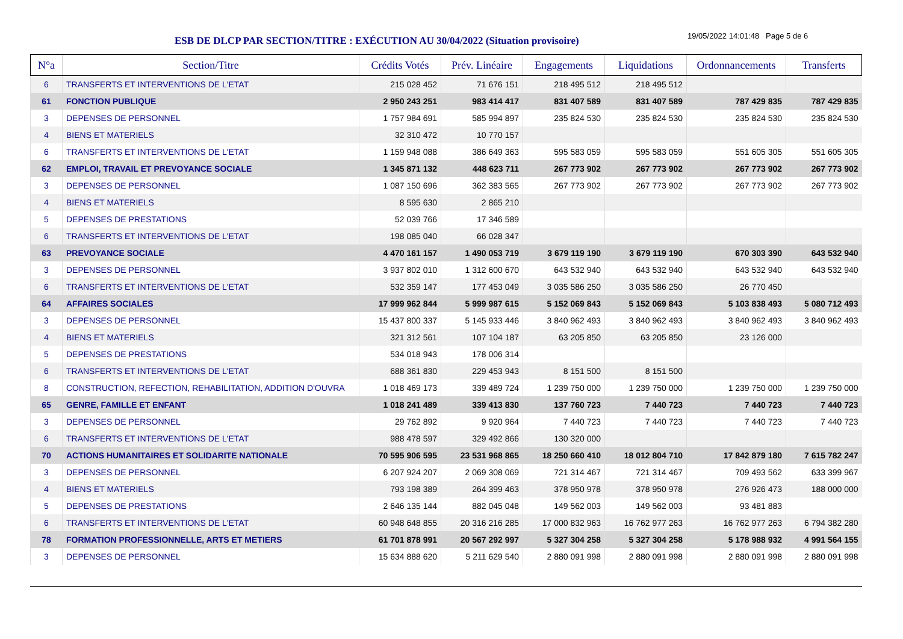ESB DE DLCP PAR SECTION/TITRE : EXÉCUTION AU 30/04/2022 (Situation provisoire)
19/05/2022 14:01:48 Page 5 de 6
| N°a | Section/Titre | Crédits Votés | Prév. Linéaire | Engagements | Liquidations | Ordonnancements | Transferts |
| --- | --- | --- | --- | --- | --- | --- | --- |
| 6 | TRANSFERTS ET INTERVENTIONS DE L'ETAT | 215 028 452 | 71 676 151 | 218 495 512 | 218 495 512 | | |
| 61 | FONCTION PUBLIQUE | 2 950 243 251 | 983 414 417 | 831 407 589 | 831 407 589 | 787 429 835 | 787 429 835 |
| 3 | DEPENSES DE PERSONNEL | 1 757 984 691 | 585 994 897 | 235 824 530 | 235 824 530 | 235 824 530 | 235 824 530 |
| 4 | BIENS ET MATERIELS | 32 310 472 | 10 770 157 | | | | |
| 6 | TRANSFERTS ET INTERVENTIONS DE L'ETAT | 1 159 948 088 | 386 649 363 | 595 583 059 | 595 583 059 | 551 605 305 | 551 605 305 |
| 62 | EMPLOI, TRAVAIL ET PREVOYANCE SOCIALE | 1 345 871 132 | 448 623 711 | 267 773 902 | 267 773 902 | 267 773 902 | 267 773 902 |
| 3 | DEPENSES DE PERSONNEL | 1 087 150 696 | 362 383 565 | 267 773 902 | 267 773 902 | 267 773 902 | 267 773 902 |
| 4 | BIENS ET MATERIELS | 8 595 630 | 2 865 210 | | | | |
| 5 | DEPENSES DE PRESTATIONS | 52 039 766 | 17 346 589 | | | | |
| 6 | TRANSFERTS ET INTERVENTIONS DE L'ETAT | 198 085 040 | 66 028 347 | | | | |
| 63 | PREVOYANCE SOCIALE | 4 470 161 157 | 1 490 053 719 | 3 679 119 190 | 3 679 119 190 | 670 303 390 | 643 532 940 |
| 3 | DEPENSES DE PERSONNEL | 3 937 802 010 | 1 312 600 670 | 643 532 940 | 643 532 940 | 643 532 940 | 643 532 940 |
| 6 | TRANSFERTS ET INTERVENTIONS DE L'ETAT | 532 359 147 | 177 453 049 | 3 035 586 250 | 3 035 586 250 | 26 770 450 | |
| 64 | AFFAIRES SOCIALES | 17 999 962 844 | 5 999 987 615 | 5 152 069 843 | 5 152 069 843 | 5 103 838 493 | 5 080 712 493 |
| 3 | DEPENSES DE PERSONNEL | 15 437 800 337 | 5 145 933 446 | 3 840 962 493 | 3 840 962 493 | 3 840 962 493 | 3 840 962 493 |
| 4 | BIENS ET MATERIELS | 321 312 561 | 107 104 187 | 63 205 850 | 63 205 850 | 23 126 000 | |
| 5 | DEPENSES DE PRESTATIONS | 534 018 943 | 178 006 314 | | | | |
| 6 | TRANSFERTS ET INTERVENTIONS DE L'ETAT | 688 361 830 | 229 453 943 | 8 151 500 | 8 151 500 | | |
| 8 | CONSTRUCTION, REFECTION, REHABILITATION, ADDITION D'OUVRA | 1 018 469 173 | 339 489 724 | 1 239 750 000 | 1 239 750 000 | 1 239 750 000 | 1 239 750 000 |
| 65 | GENRE, FAMILLE ET ENFANT | 1 018 241 489 | 339 413 830 | 137 760 723 | 7 440 723 | 7 440 723 | 7 440 723 |
| 3 | DEPENSES DE PERSONNEL | 29 762 892 | 9 920 964 | 7 440 723 | 7 440 723 | 7 440 723 | 7 440 723 |
| 6 | TRANSFERTS ET INTERVENTIONS DE L'ETAT | 988 478 597 | 329 492 866 | 130 320 000 | | | |
| 70 | ACTIONS HUMANITAIRES ET SOLIDARITE NATIONALE | 70 595 906 595 | 23 531 968 865 | 18 250 660 410 | 18 012 804 710 | 17 842 879 180 | 7 615 782 247 |
| 3 | DEPENSES DE PERSONNEL | 6 207 924 207 | 2 069 308 069 | 721 314 467 | 721 314 467 | 709 493 562 | 633 399 967 |
| 4 | BIENS ET MATERIELS | 793 198 389 | 264 399 463 | 378 950 978 | 378 950 978 | 276 926 473 | 188 000 000 |
| 5 | DEPENSES DE PRESTATIONS | 2 646 135 144 | 882 045 048 | 149 562 003 | 149 562 003 | 93 481 883 | |
| 6 | TRANSFERTS ET INTERVENTIONS DE L'ETAT | 60 948 648 855 | 20 316 216 285 | 17 000 832 963 | 16 762 977 263 | 16 762 977 263 | 6 794 382 280 |
| 78 | FORMATION PROFESSIONNELLE, ARTS ET METIERS | 61 701 878 991 | 20 567 292 997 | 5 327 304 258 | 5 327 304 258 | 5 178 988 932 | 4 991 564 155 |
| 3 | DEPENSES DE PERSONNEL | 15 634 888 620 | 5 211 629 540 | 2 880 091 998 | 2 880 091 998 | 2 880 091 998 | 2 880 091 998 |